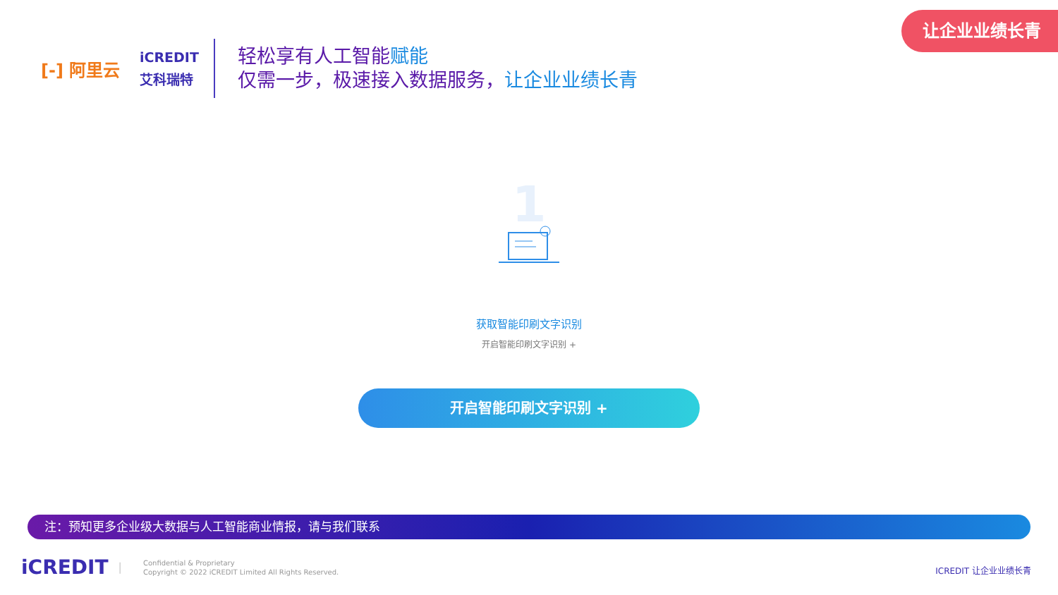让企业业绩长青
[-] 阿里云
iCREDIT
艾科瑞特
轻松享有人工智能赋能
仅需一步，极速接入数据服务，让企业业绩长青
1
获取智能印刷文字识别
开启智能印刷文字识别 +
开启智能印刷文字识别 +
注：预知更多企业级大数据与人工智能商业情报，请与我们联系
iCREDIT |
Confidential & Proprietary
Copyright © 2022 iCREDIT Limited All Rights Reserved.
ICREDIT 让企业业绩长青